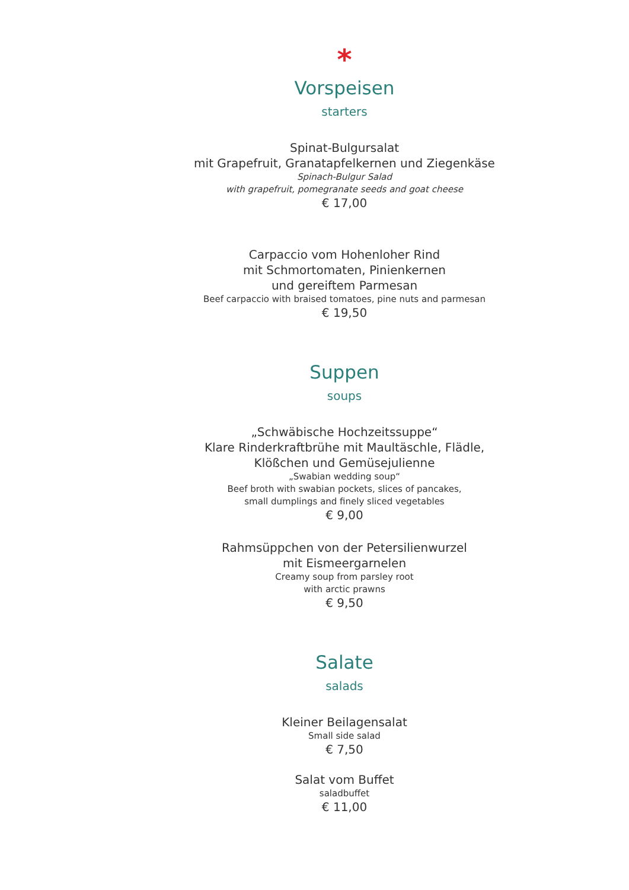*
Vorspeisen
starters
Spinat-Bulgursalat
mit Grapefruit, Granatapfelkernen und Ziegenkäse
Spinach-Bulgur Salad
with grapefruit, pomegranate seeds and goat cheese
€ 17,00
Carpaccio vom Hohenloher Rind
mit Schmortomaten, Pinienkernen
und gereiftem Parmesan
Beef carpaccio with braised tomatoes, pine nuts and parmesan
€ 19,50
Suppen
soups
„Schwäbische Hochzeitssuppe“
Klare Rinderkraftbrühe mit Maultäschle, Flädle,
Klößchen und Gemüsejulienne
„Swabian wedding soup“
Beef broth with swabian pockets, slices of pancakes,
small dumplings and finely sliced vegetables
€ 9,00
Rahmsüppchen von der Petersilienwurzel
mit Eismeergarnelen
Creamy soup from parsley root
with arctic prawns
€ 9,50
Salate
salads
Kleiner Beilagensalat
Small side salad
€ 7,50
Salat vom Buffet
saladbuffet
€ 11,00